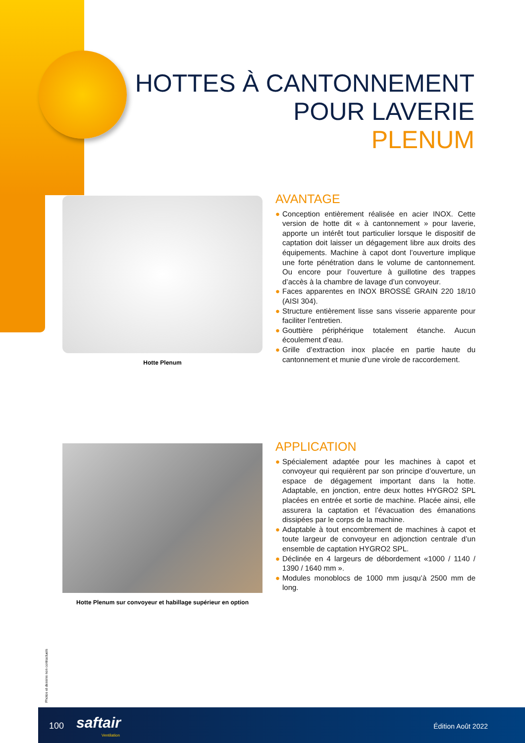HOTTES À CANTONNEMENT
POUR LAVERIE
PLENUM
Hotte Plenum
AVANTAGE
● Conception entièrement réalisée en acier INOX. Cette version de hotte dit « à cantonnement » pour laverie, apporte un intérêt tout particulier lorsque le dispositif de captation doit laisser un dégagement libre aux droits des équipements. Machine à capot dont l’ouverture implique une forte pénétration dans le volume de cantonnement. Ou encore pour l’ouverture à guillotine des trappes d’accès à la chambre de lavage d’un convoyeur.
● Faces apparentes en INOX BROSSÉ GRAIN 220 18/10 (AISI 304).
● Structure entièrement lisse sans visserie apparente pour faciliter l’entretien.
● Gouttière périphérique totalement étanche. Aucun écoulement d’eau.
● Grille d’extraction inox placée en partie haute du cantonnement et munie d’une virole de raccordement.
Hotte Plenum sur convoyeur et habillage supérieur en option
APPLICATION
● Spécialement adaptée pour les machines à capot et convoyeur qui requièrent par son principe d’ouverture, un espace de dégagement important dans la hotte. Adaptable, en jonction, entre deux hottes HYGRO2 SPL placées en entrée et sortie de machine. Placée ainsi, elle assurera la captation et l’évacuation des émanations dissipées par le corps de la machine.
● Adaptable à tout encombrement de machines à capot et toute largeur de convoyeur en adjonction centrale d’un ensemble de captation HYGRO2 SPL.
● Déclinée en 4 largeurs de débordement «1000 / 1140 / 1390 / 1640 mm ».
● Modules monoblocs de 1000 mm jusqu’à 2500 mm de long.
Photos et dessins non contractuels
100 saftair
Ventilation
Édition Août 2022